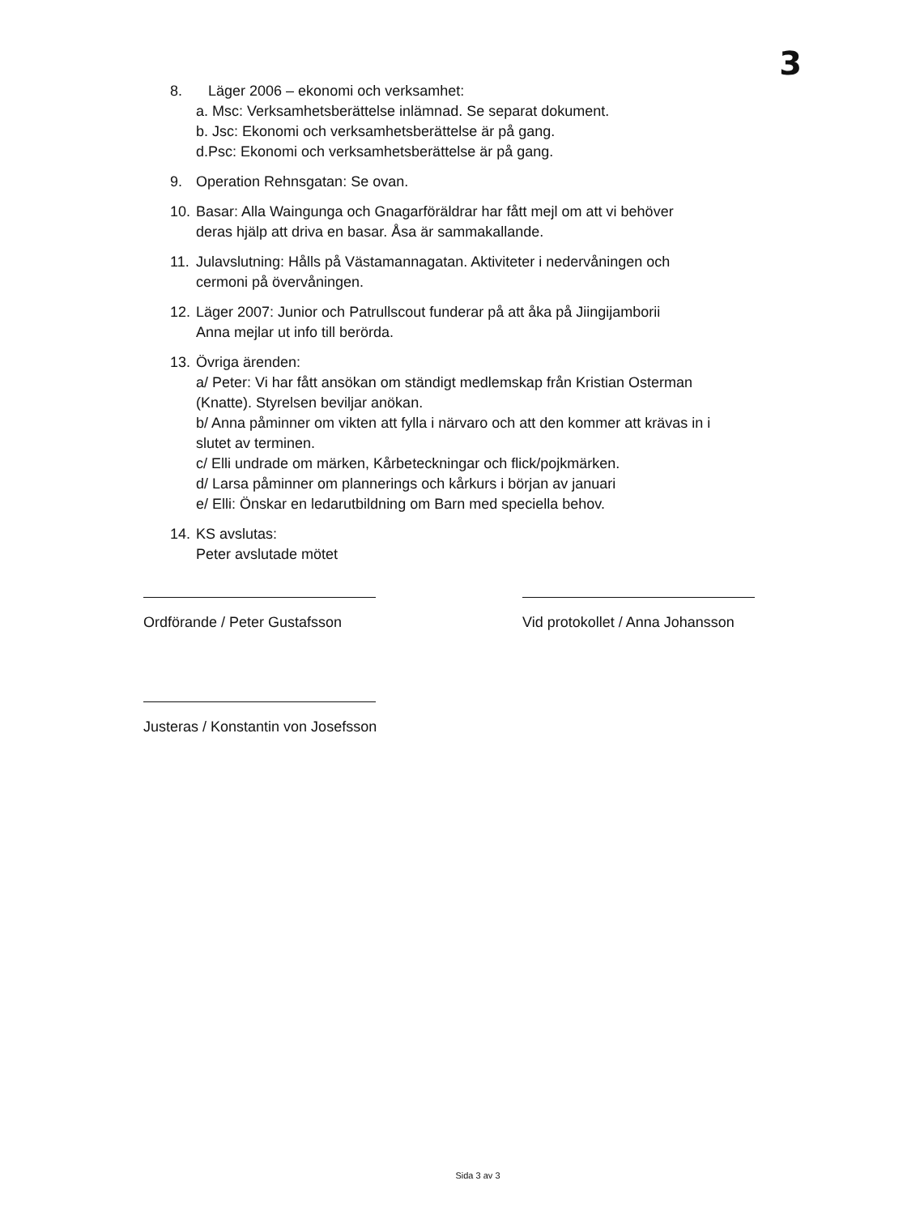3
8. Läger 2006 – ekonomi och verksamhet:
a. Msc: Verksamhetsberättelse inlämnad. Se separat dokument.
b. Jsc: Ekonomi och verksamhetsberättelse är på gang.
d.Psc: Ekonomi och verksamhetsberättelse är på gang.
9. Operation Rehnsgatan: Se ovan.
10.
Basar: Alla Waingunga och Gnagarföräldrar har fått mejl om att vi behöver
deras hjälp att driva en basar. Åsa är sammakallande.
11.
Julavslutning: Hålls på Västamannagatan. Aktiviteter i nedervåningen och
cermoni på övervåningen.
12.
Läger 2007: Junior och Patrullscout funderar på att åka på Jiingijamborii
Anna mejlar ut info till berörda.
13.
Övriga ärenden:
a/ Peter: Vi har fått ansökan om ständigt medlemskap från Kristian Osterman
(Knatte). Styrelsen beviljar anökan.
b/ Anna påminner om vikten att fylla i närvaro och att den kommer att krävas in i
slutet av terminen.
c/ Elli undrade om märken, Kårbeteckningar och flick/pojkmärken.
d/ Larsa påminner om plannerings och kårkurs i början av januari
e/ Elli: Önskar en ledarutbildning om Barn med speciella behov.
14.
KS avslutas:
Peter avslutade mötet
Ordförande / Peter Gustafsson Vid protokollet / Anna Johansson
Justeras / Konstantin von Josefsson
Sida 3 av 3